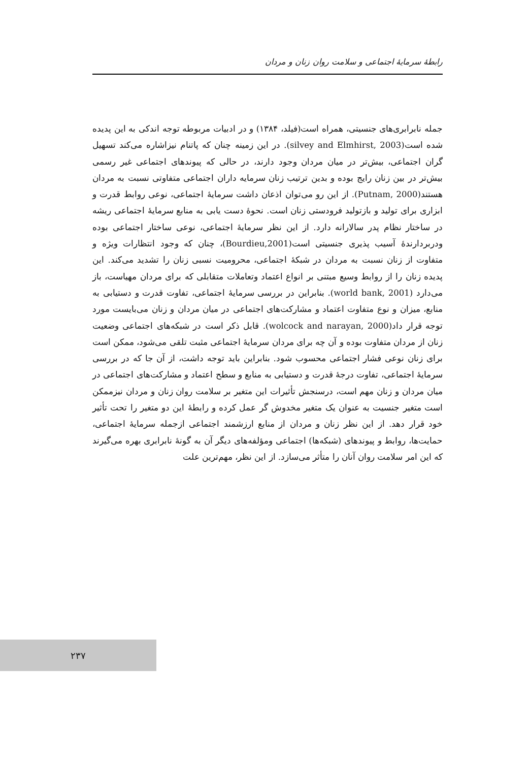رابطهٔ سرمایهٔ اجتماعی و سلامت روان زنان و مردان
جمله نابرابری‌های جنسیتی، همراه است(فیلد، ۱۳۸۴) و در ادبیات مربوطه توجه اندکی به این پدیده شده است(silvey and Elmhirst, 2003). در این زمینه چنان که پاتنام نیزاشاره می‌کند تسهیل گران اجتماعی، بیش‌تر در میان مردان وجود دارند، در حالی که پیوندهای اجتماعی غیر رسمی بیش‌تر در بین زنان رایج بوده و بدین ترتیب زنان سرمایه داران اجتماعی متفاوتی نسبت به مردان هستند(Putnam, 2000). از این رو می‌توان اذعان داشت سرمایهٔ اجتماعی، نوعی روابط قدرت و ابزاری برای تولید و بازتولید فرودستی زنان است. نحوهٔ دست یابی به منابع سرمایهٔ اجتماعی ریشه در ساختار نظام پدر سالارانه دارد. از این نظر سرمایهٔ اجتماعی، نوعی ساختار اجتماعی بوده ودربردارندهٔ آسیب پذیری جنسیتی است(Bourdieu,2001)، چنان که وجود انتظارات ویژه و متفاوت از زنان نسبت به مردان در شبکهٔ اجتماعی، محرومیت نسبی زنان را تشدید می‌کند. این پدیده زنان را از روابط وسیع مبتنی بر انواع اعتماد وتعاملات متقابلی که برای مردان مهیاست، باز می‌دارد (world bank, 2001). بنابراین در بررسی سرمایهٔ اجتماعی، تفاوت قدرت و دستیابی به منابع، میزان و نوع متفاوت اعتماد و مشارکت‌های اجتماعی در میان مردان و زنان می‌بایست مورد توجه قرار داد(wolcock and narayan, 2000). قابل ذکر است در شبکه‌های اجتماعی وضعیت زنان از مردان متفاوت بوده و آن چه برای مردان سرمایهٔ اجتماعی مثبت تلقی می‌شود، ممکن است برای زنان نوعی فشار اجتماعی محسوب شود. بنابراین باید توجه داشت، از آن جا که در بررسی سرمایهٔ اجتماعی، تفاوت درجهٔ قدرت و دستیابی به منابع و سطح اعتماد و مشارکت‌های اجتماعی در میان مردان و زنان مهم است، درسنجش تأثیرات این متغیر بر سلامت روان زنان و مردان نیزممکن است متغیر جنسیت به عنوان یک متغیر مخدوش گر عمل کرده و رابطهٔ این دو متغیر را تحت تأثیر خود قرار دهد. از این نظر زنان و مردان از منابع ارزشمند اجتماعی ازجمله سرمایهٔ اجتماعی، حمایت‌ها، روابط و پیوندهای (شبکه‌ها) اجتماعی ومؤلفه‌های دیگر آن به گونهٔ نابرابری بهره می‌گیرند که این امر سلامت روان آنان را متأثر می‌سازد. از این نظر، مهم‌ترین علت
۲۳۷